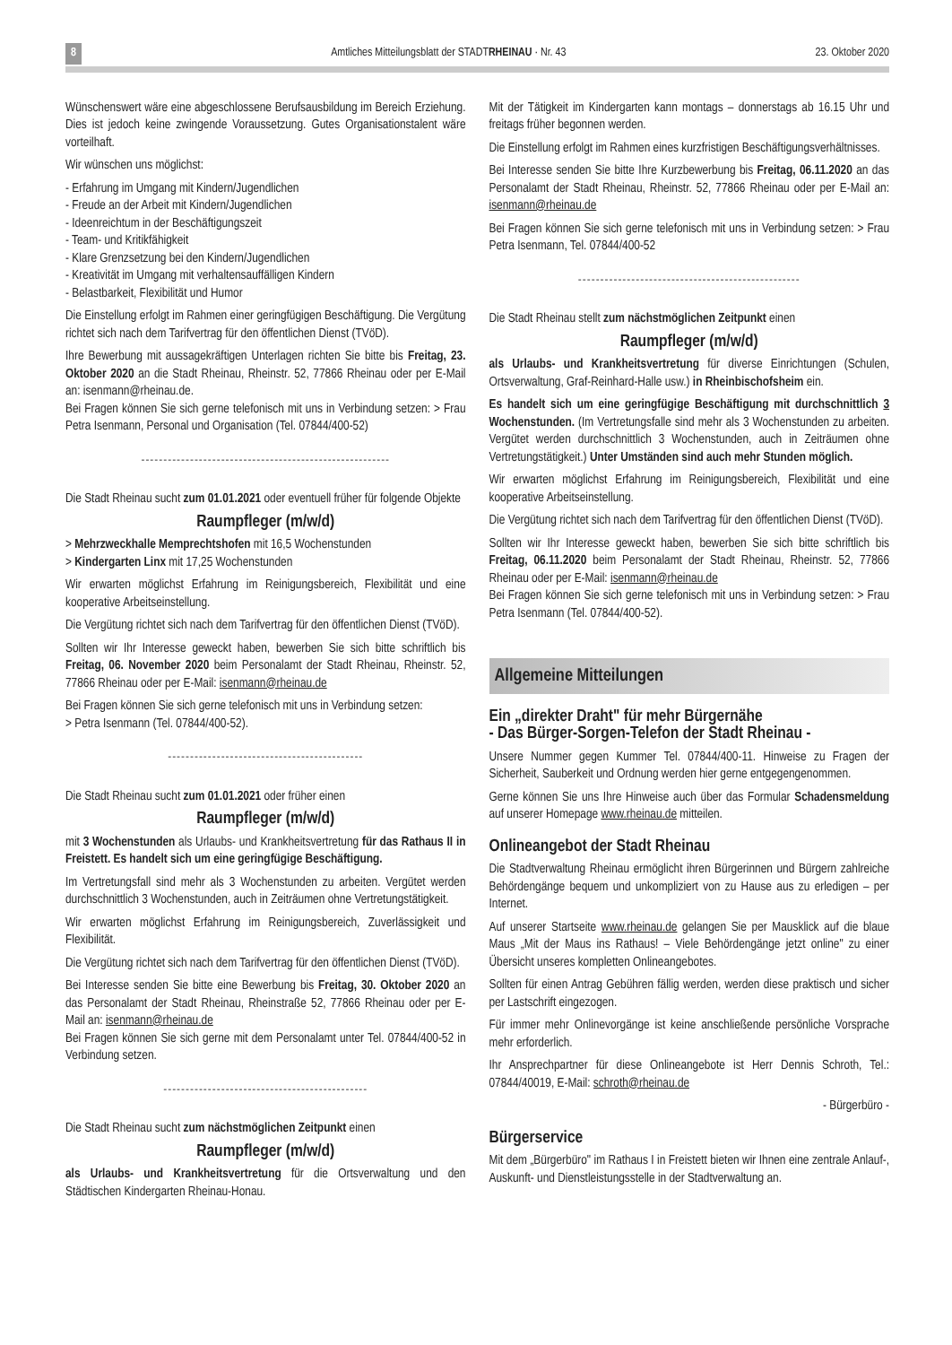8 Amtliches Mitteilungsblatt der STADTRHEINAU · Nr. 43 23. Oktober 2020
Wünschenswert wäre eine abgeschlossene Berufsausbildung im Bereich Erziehung. Dies ist jedoch keine zwingende Voraussetzung. Gutes Organisationstalent wäre vorteilhaft.
Wir wünschen uns möglichst:
- Erfahrung im Umgang mit Kindern/Jugendlichen
- Freude an der Arbeit mit Kindern/Jugendlichen
- Ideenreichtum in der Beschäftigungszeit
- Team- und Kritikfähigkeit
- Klare Grenzsetzung bei den Kindern/Jugendlichen
- Kreativität im Umgang mit verhaltensauffälligen Kindern
- Belastbarkeit, Flexibilität und Humor
Die Einstellung erfolgt im Rahmen einer geringfügigen Beschäftigung. Die Vergütung richtet sich nach dem Tarifvertrag für den öffentlichen Dienst (TVöD).
Ihre Bewerbung mit aussagekräftigen Unterlagen richten Sie bitte bis Freitag, 23. Oktober 2020 an die Stadt Rheinau, Rheinstr. 52, 77866 Rheinau oder per E-Mail an: isenmann@rheinau.de.
Bei Fragen können Sie sich gerne telefonisch mit uns in Verbindung setzen: > Frau Petra Isenmann, Personal und Organisation (Tel. 07844/400-52)
--------------------------------------------------------
Die Stadt Rheinau sucht zum 01.01.2021 oder eventuell früher für folgende Objekte
Raumpfleger (m/w/d)
> Mehrzweckhalle Memprechtshofen mit 16,5 Wochenstunden
> Kindergarten Linx mit 17,25 Wochenstunden
Wir erwarten möglichst Erfahrung im Reinigungsbereich, Flexibilität und eine kooperative Arbeitseinstellung.
Die Vergütung richtet sich nach dem Tarifvertrag für den öffentlichen Dienst (TVöD).
Sollten wir Ihr Interesse geweckt haben, bewerben Sie sich bitte schriftlich bis Freitag, 06. November 2020 beim Personalamt der Stadt Rheinau, Rheinstr. 52, 77866 Rheinau oder per E-Mail: isenmann@rheinau.de
Bei Fragen können Sie sich gerne telefonisch mit uns in Verbindung setzen:
> Petra Isenmann (Tel. 07844/400-52).
--------------------------------------------
Die Stadt Rheinau sucht zum 01.01.2021 oder früher einen
Raumpfleger (m/w/d)
mit 3 Wochenstunden als Urlaubs- und Krankheitsvertretung für das Rathaus II in Freistett. Es handelt sich um eine geringfügige Beschäftigung.
Im Vertretungsfall sind mehr als 3 Wochenstunden zu arbeiten. Vergütet werden durchschnittlich 3 Wochenstunden, auch in Zeiträumen ohne Vertretungstätigkeit.
Wir erwarten möglichst Erfahrung im Reinigungsbereich, Zuverlässigkeit und Flexibilität.
Die Vergütung richtet sich nach dem Tarifvertrag für den öffentlichen Dienst (TVöD).
Bei Interesse senden Sie bitte eine Bewerbung bis Freitag, 30. Oktober 2020 an das Personalamt der Stadt Rheinau, Rheinstraße 52, 77866 Rheinau oder per E-Mail an: isenmann@rheinau.de
Bei Fragen können Sie sich gerne mit dem Personalamt unter Tel. 07844/400-52 in Verbindung setzen.
----------------------------------------------
Die Stadt Rheinau sucht zum nächstmöglichen Zeitpunkt einen
Raumpfleger (m/w/d)
als Urlaubs- und Krankheitsvertretung für die Ortsverwaltung und den Städtischen Kindergarten Rheinau-Honau.
Mit der Tätigkeit im Kindergarten kann montags – donnerstags ab 16.15 Uhr und freitags früher begonnen werden.
Die Einstellung erfolgt im Rahmen eines kurzfristigen Beschäftigungsverhältnisses.
Bei Interesse senden Sie bitte Ihre Kurzbewerbung bis Freitag, 06.11.2020 an das Personalamt der Stadt Rheinau, Rheinstr. 52, 77866 Rheinau oder per E-Mail an: isenmann@rheinau.de
Bei Fragen können Sie sich gerne telefonisch mit uns in Verbindung setzen: > Frau Petra Isenmann, Tel. 07844/400-52
--------------------------------------------------
Die Stadt Rheinau stellt zum nächstmöglichen Zeitpunkt einen
Raumpfleger (m/w/d)
als Urlaubs- und Krankheitsvertretung für diverse Einrichtungen (Schulen, Ortsverwaltung, Graf-Reinhard-Halle usw.) in Rheinbischofsheim ein.
Es handelt sich um eine geringfügige Beschäftigung mit durchschnittlich 3 Wochenstunden. (Im Vertretungsfalle sind mehr als 3 Wochenstunden zu arbeiten. Vergütet werden durchschnittlich 3 Wochenstunden, auch in Zeiträumen ohne Vertretungstätigkeit.) Unter Umständen sind auch mehr Stunden möglich.
Wir erwarten möglichst Erfahrung im Reinigungsbereich, Flexibilität und eine kooperative Arbeitseinstellung.
Die Vergütung richtet sich nach dem Tarifvertrag für den öffentlichen Dienst (TVöD).
Sollten wir Ihr Interesse geweckt haben, bewerben Sie sich bitte schriftlich bis Freitag, 06.11.2020 beim Personalamt der Stadt Rheinau, Rheinstr. 52, 77866 Rheinau oder per E-Mail: isenmann@rheinau.de
Bei Fragen können Sie sich gerne telefonisch mit uns in Verbindung setzen: > Frau Petra Isenmann (Tel. 07844/400-52).
Allgemeine Mitteilungen
Ein „direkter Draht" für mehr Bürgernähe
- Das Bürger-Sorgen-Telefon der Stadt Rheinau -
Unsere Nummer gegen Kummer Tel. 07844/400-11. Hinweise zu Fragen der Sicherheit, Sauberkeit und Ordnung werden hier gerne entgegengenommen.
Gerne können Sie uns Ihre Hinweise auch über das Formular Schadensmeldung auf unserer Homepage www.rheinau.de mitteilen.
Onlineangebot der Stadt Rheinau
Die Stadtverwaltung Rheinau ermöglicht ihren Bürgerinnen und Bürgern zahlreiche Behördengänge bequem und unkompliziert von zu Hause aus zu erledigen – per Internet.
Auf unserer Startseite www.rheinau.de gelangen Sie per Mausklick auf die blaue Maus „Mit der Maus ins Rathaus! – Viele Behördengänge jetzt online" zu einer Übersicht unseres kompletten Onlineangebotes.
Sollten für einen Antrag Gebühren fällig werden, werden diese praktisch und sicher per Lastschrift eingezogen.
Für immer mehr Onlinevorgänge ist keine anschließende persönliche Vorsprache mehr erforderlich.
Ihr Ansprechpartner für diese Onlineangebote ist Herr Dennis Schroth, Tel.: 07844/40019, E-Mail: schroth@rheinau.de
- Bürgerbüro -
Bürgerservice
Mit dem „Bürgerbüro" im Rathaus I in Freistett bieten wir Ihnen eine zentrale Anlauf-, Auskunft- und Dienstleistungsstelle in der Stadtverwaltung an.